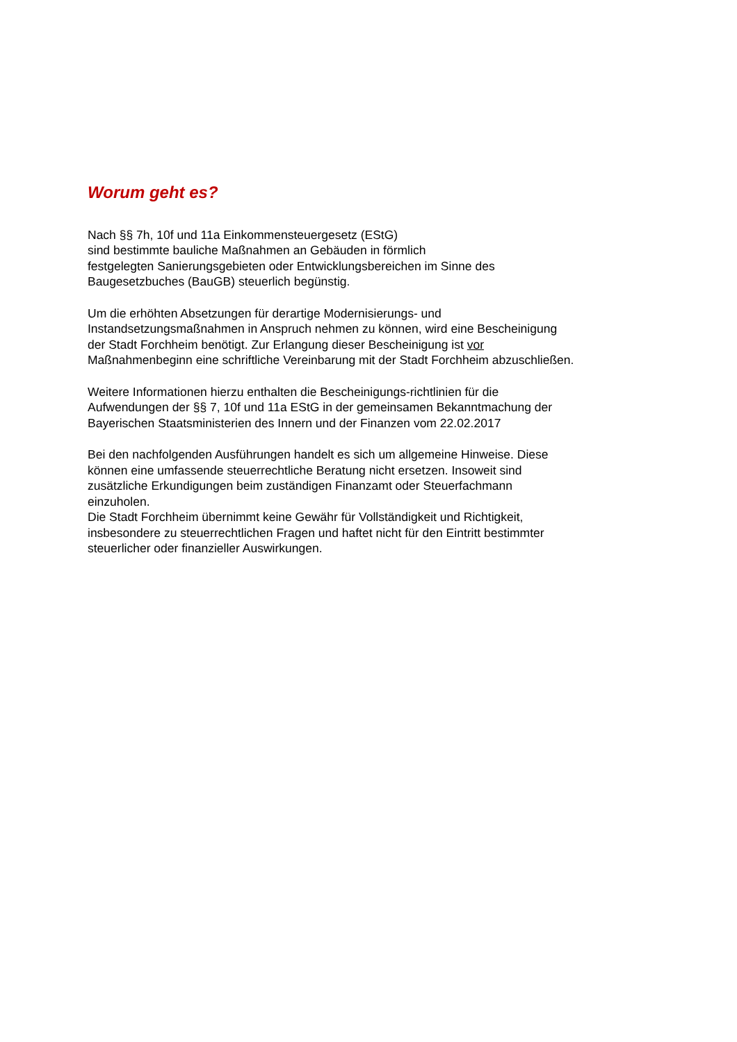Worum geht es?
Nach §§ 7h, 10f und 11a Einkommensteuergesetz (EStG)
sind bestimmte bauliche Maßnahmen an Gebäuden in förmlich
festgelegten Sanierungsgebieten oder Entwicklungsbereichen im Sinne des
Baugesetzbuches (BauGB) steuerlich begünstig.
Um die erhöhten Absetzungen für derartige Modernisierungs- und
Instandsetzungsmaßnahmen in Anspruch nehmen zu können, wird eine Bescheinigung
der Stadt Forchheim benötigt. Zur Erlangung dieser Bescheinigung ist vor
Maßnahmenbeginn eine schriftliche Vereinbarung mit der Stadt Forchheim abzuschließen.
Weitere Informationen hierzu enthalten die Bescheinigungs-richtlinien für die
Aufwendungen der §§ 7, 10f und 11a EStG in der gemeinsamen Bekanntmachung der
Bayerischen Staatsministerien des Innern und der Finanzen vom 22.02.2017
Bei den nachfolgenden Ausführungen handelt es sich um allgemeine Hinweise. Diese
können eine umfassende steuerrechtliche Beratung nicht ersetzen. Insoweit sind
zusätzliche Erkundigungen beim zuständigen Finanzamt oder Steuerfachmann
einzuholen.
Die Stadt Forchheim übernimmt keine Gewähr für Vollständigkeit und Richtigkeit,
insbesondere zu steuerrechtlichen Fragen und haftet nicht für den Eintritt bestimmter
steuerlicher oder finanzieller Auswirkungen.